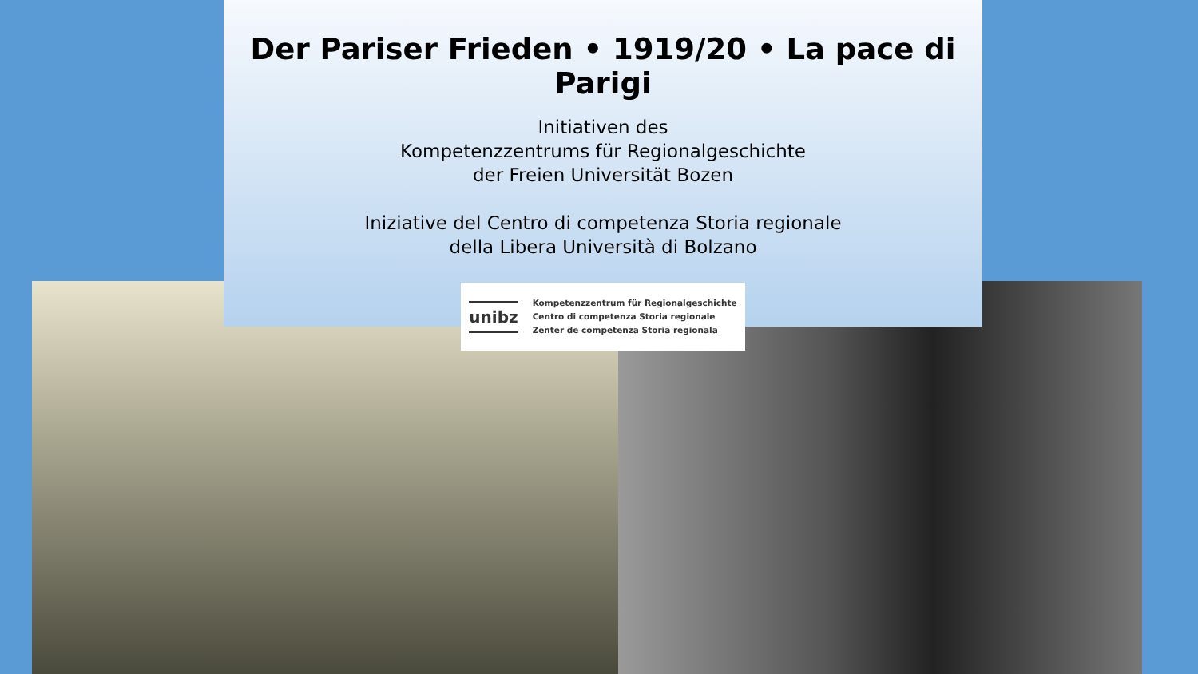Der Pariser Frieden • 1919/20 • La pace di Parigi
Initiativen des
Kompetenzzentrums für Regionalgeschichte
der Freien Universität Bozen
Iniziative del Centro di competenza Storia regionale
della Libera Università di Bolzano
unibz
Kompetenzzentrum für Regionalgeschichte
Centro di competenza Storia regionale
Zenter de competenza Storia regionala